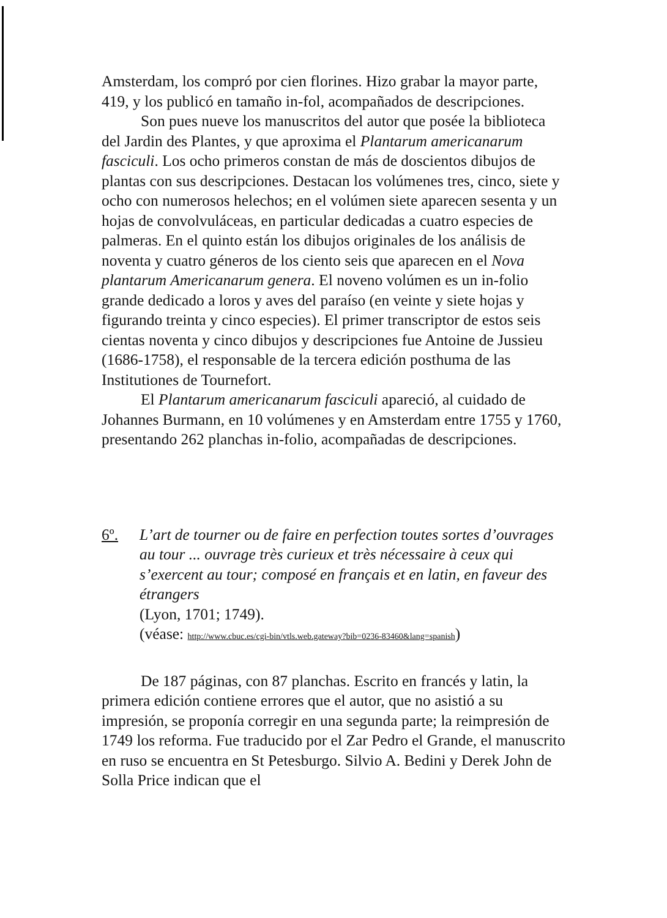Amsterdam, los compró por cien florines. Hizo grabar la mayor parte, 419, y los publicó en tamaño in-fol, acompañados de descripciones.
Son pues nueve los manuscritos del autor que posée la biblioteca del Jardin des Plantes, y que aproxima el Plantarum americanarum fasciculi. Los ocho primeros constan de más de doscientos dibujos de plantas con sus descripciones. Destacan los volúmenes tres, cinco, siete y ocho con numerosos helechos; en el volúmen siete aparecen sesenta y un hojas de convolvuláceas, en particular dedicadas a cuatro especies de palmeras. En el quinto están los dibujos originales de los análisis de noventa y cuatro géneros de los ciento seis que aparecen en el Nova plantarum Americanarum genera. El noveno volúmen es un in-folio grande dedicado a loros y aves del paraíso (en veinte y siete hojas y figurando treinta y cinco especies). El primer transcriptor de estos seis cientas noventa y cinco dibujos y descripciones fue Antoine de Jussieu (1686-1758), el responsable de la tercera edición posthuma de las Institutiones de Tournefort.
El Plantarum americanarum fasciculi apareció, al cuidado de Johannes Burmann, en 10 volúmenes y en Amsterdam entre 1755 y 1760, presentando 262 planchas in-folio, acompañadas de descripciones.
6º. L’art de tourner ou de faire en perfection toutes sortes d’ouvrages au tour ... ouvrage très curieux et très nécessaire à ceux qui s’exercent au tour; composé en français et en latin, en faveur des étrangers
(Lyon, 1701; 1749).
(véase: http://www.cbuc.es/cgi-bin/vtls.web.gateway?bib=0236-83460&lang=spanish)
De 187 páginas, con 87 planchas. Escrito en francés y latin, la primera edición contiene errores que el autor, que no asistió a su impresión, se proponía corregir en una segunda parte; la reimpresión de 1749 los reforma. Fue traducido por el Zar Pedro el Grande, el manuscrito en ruso se encuentra en St Petesburgo. Silvio A. Bedini y Derek John de Solla Price indican que el